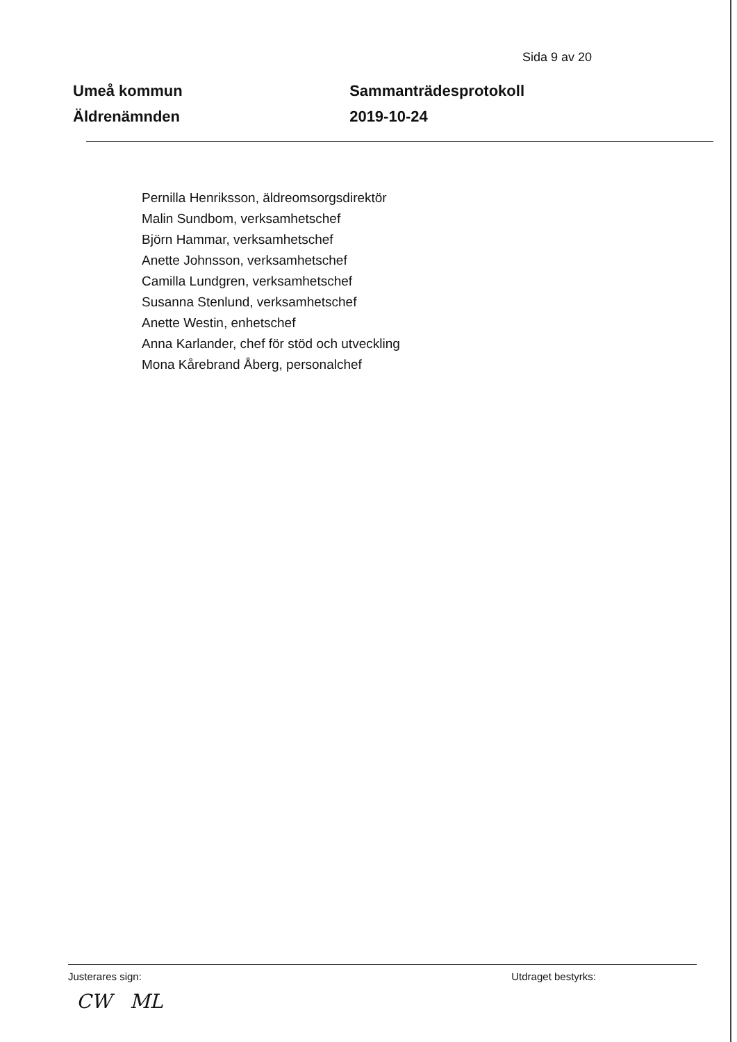Sida 9 av 20
Umeå kommun
Äldrenämnden
Sammanträdesprotokoll
2019-10-24
Pernilla Henriksson, äldreomsorgsdirektör
Malin Sundbom, verksamhetschef
Björn Hammar, verksamhetschef
Anette Johnsson, verksamhetschef
Camilla Lundgren, verksamhetschef
Susanna Stenlund, verksamhetschef
Anette Westin, enhetschef
Anna Karlander, chef för stöd och utveckling
Mona Kårebrand Åberg, personalchef
Justerares sign: Utdraget bestyrks:
CW ML